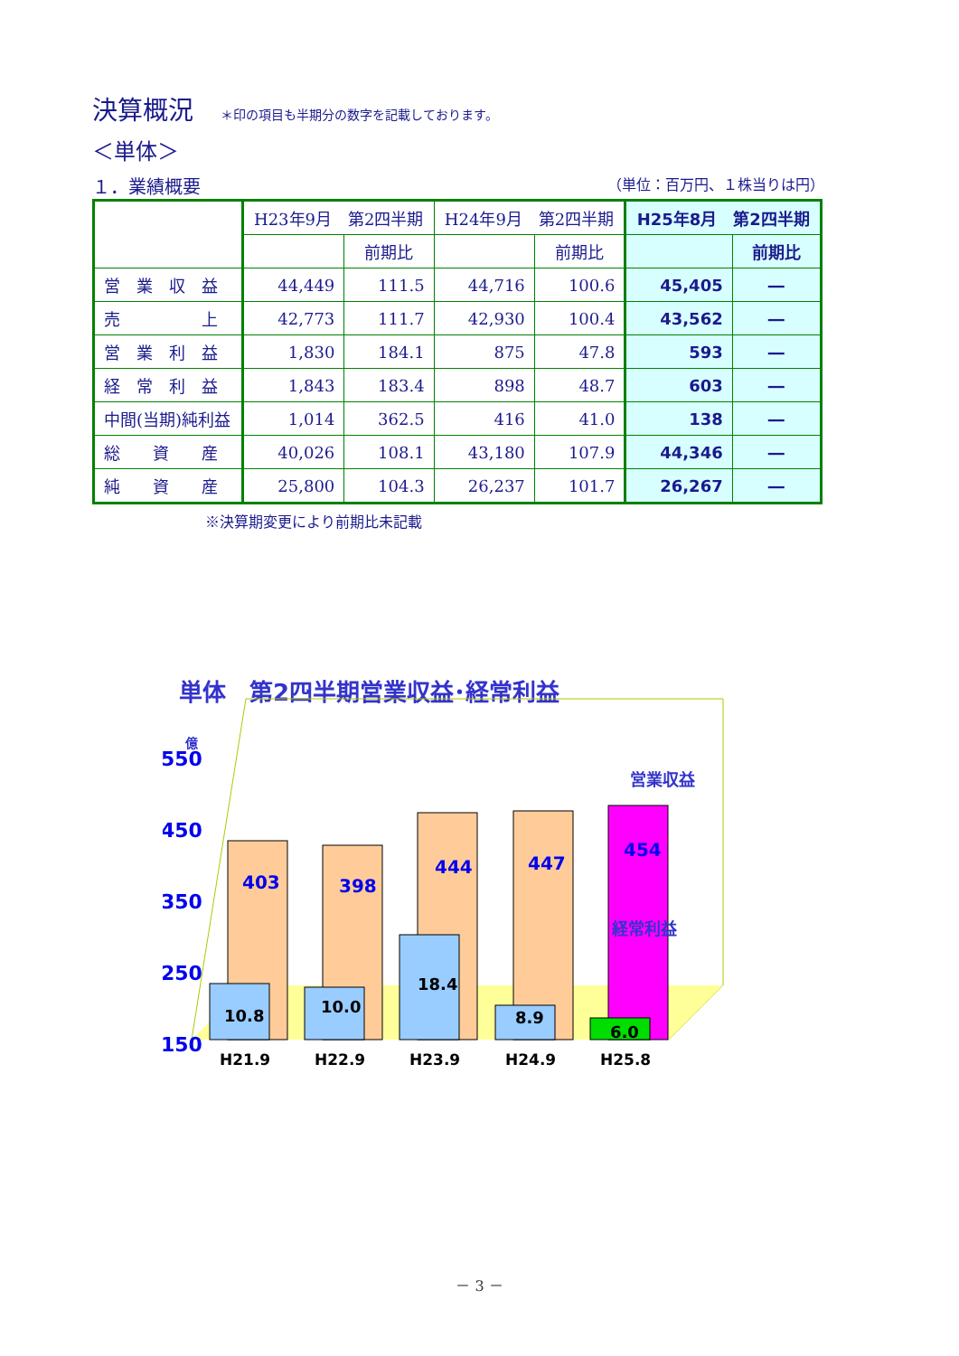決算概況
＊印の項目も半期分の数字を記載しております。
＜単体＞
１．業績概要 （単位：百万円、１株当りは円）
| | H23年9月 第2四半期 | | H24年9月 第2四半期 | | H25年8月 第2四半期 | |
| --- | --- | --- | --- | --- | --- | --- |
| | | 前期比 | | 前期比 | | 前期比 |
| 営 業 収 益 | 44,449 | 111.5 | 44,716 | 100.6 | 45,405 | ― |
| 売 上 | 42,773 | 111.7 | 42,930 | 100.4 | 43,562 | ― |
| 営 業 利 益 | 1,830 | 184.1 | 875 | 47.8 | 593 | ― |
| 経 常 利 益 | 1,843 | 183.4 | 898 | 48.7 | 603 | ― |
| 中間(当期)純利益 | 1,014 | 362.5 | 416 | 41.0 | 138 | ― |
| 総 資 産 | 40,026 | 108.1 | 43,180 | 107.9 | 44,346 | ― |
| 純 資 産 | 25,800 | 104.3 | 26,237 | 101.7 | 26,267 | ― |
※決算期変更により前期比未記載
単体　第2四半期営業収益･経常利益
550
450
350
250
150
億
H21.9
H22.9
H23.9
H24.9
H25.8
403
398
444
447
454
10.8
10.0
18.4
8.9
6.0
営業収益
経常利益
－ 3 －